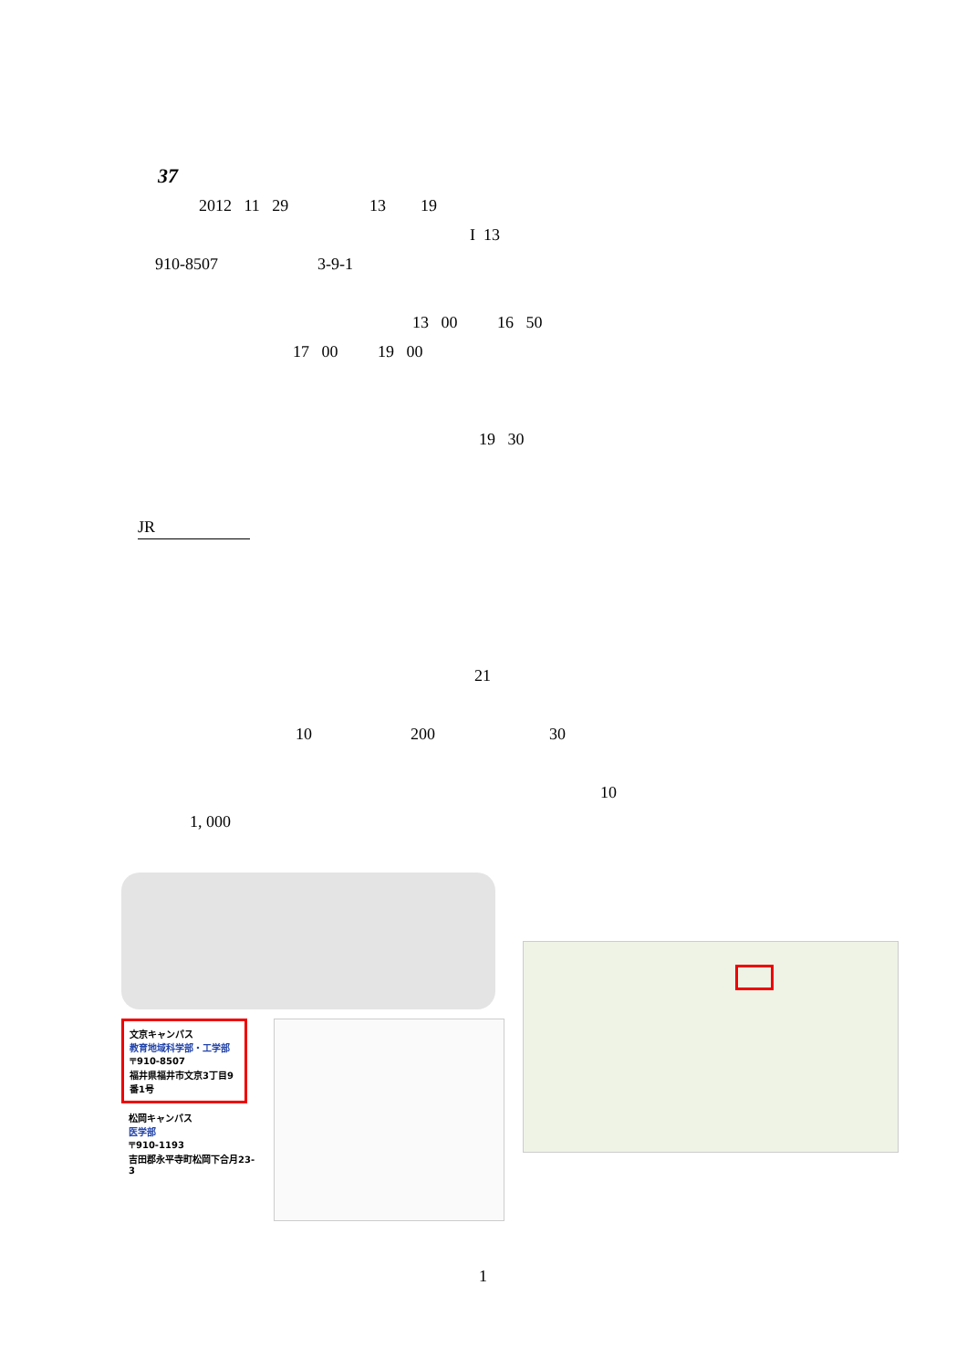37
2012 11 29 13 19
I 13
910-8507 3-9-1
13 00 16 50
17 00 19 00
19 30
JR
21
10 200 30
10
1, 000
文京キャンパス
教育地域科学部・工学部
〒910-8507
福井県福井市文京3丁目9番1号
松岡キャンパス
医学部
〒910-1193
吉田郡永平寺町松岡下合月23-3
1